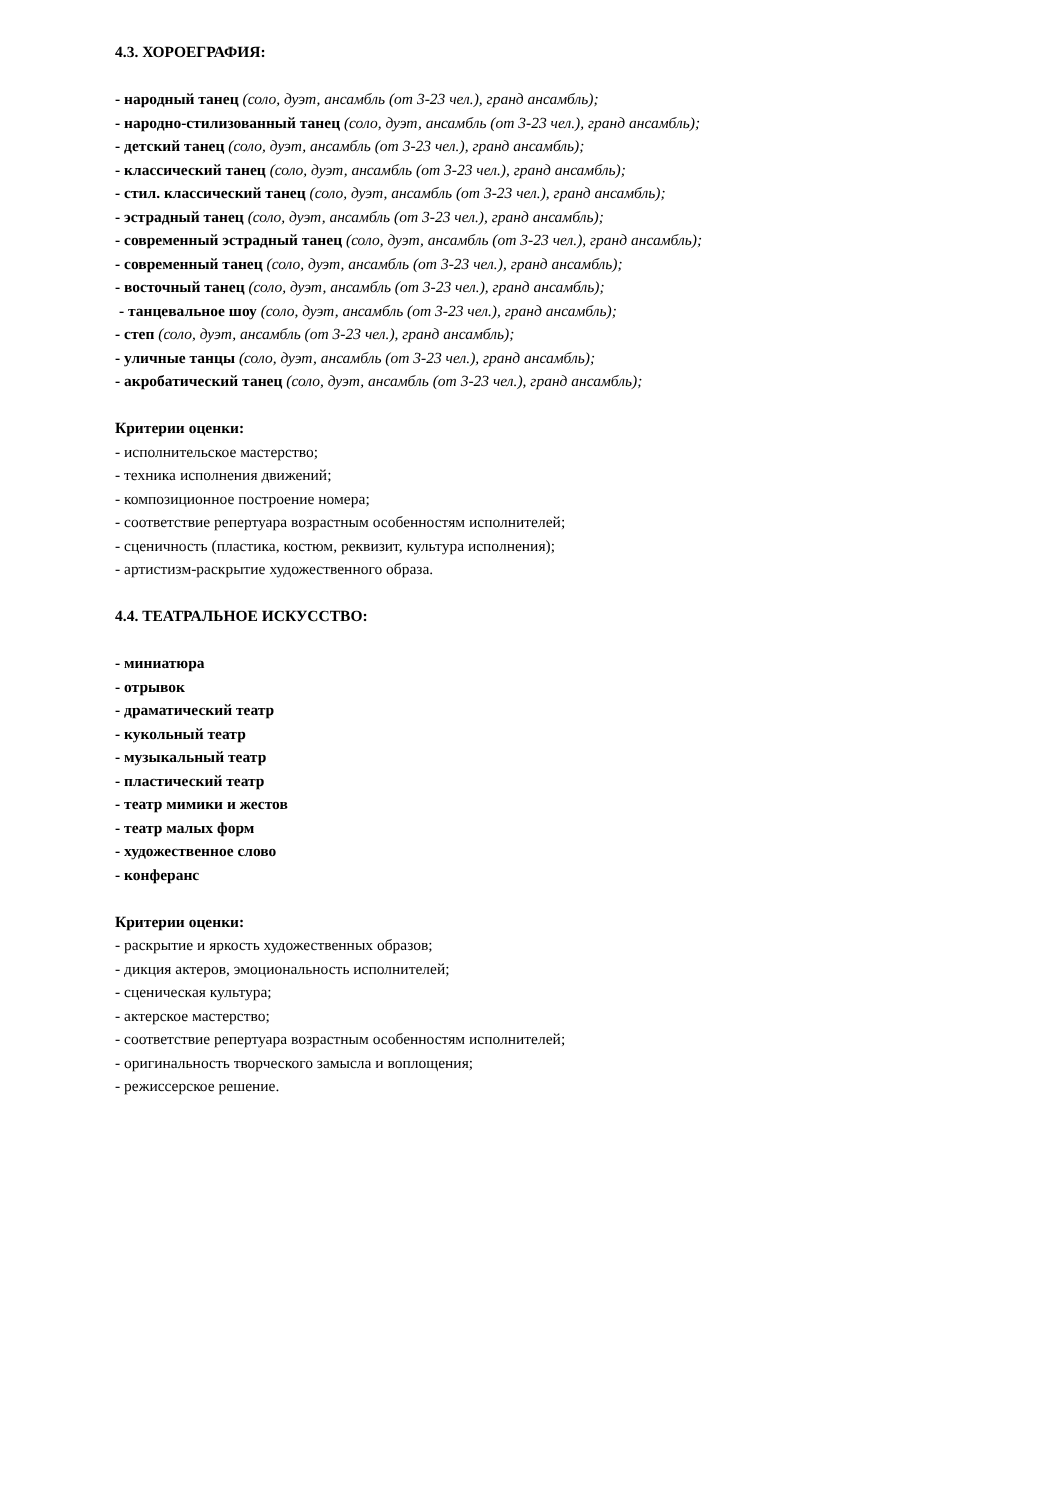4.3. ХОРОЕГРАФИЯ:
- народный танец (соло, дуэт, ансамбль (от 3-23 чел.), гранд ансамбль);
- народно-стилизованный танец (соло, дуэт, ансамбль (от 3-23 чел.), гранд ансамбль);
- детский танец (соло, дуэт, ансамбль (от 3-23 чел.), гранд ансамбль);
- классический танец (соло, дуэт, ансамбль (от 3-23 чел.), гранд ансамбль);
- стил. классический танец (соло, дуэт, ансамбль (от 3-23 чел.), гранд ансамбль);
- эстрадный танец (соло, дуэт, ансамбль (от 3-23 чел.), гранд ансамбль);
- современный эстрадный танец (соло, дуэт, ансамбль (от 3-23 чел.), гранд ансамбль);
- современный танец (соло, дуэт, ансамбль (от 3-23 чел.), гранд ансамбль);
- восточный танец (соло, дуэт, ансамбль (от 3-23 чел.), гранд ансамбль);
- танцевальное шоу (соло, дуэт, ансамбль (от 3-23 чел.), гранд ансамбль);
- степ (соло, дуэт, ансамбль (от 3-23 чел.), гранд ансамбль);
- уличные танцы (соло, дуэт, ансамбль (от 3-23 чел.), гранд ансамбль);
- акробатический танец (соло, дуэт, ансамбль (от 3-23 чел.), гранд ансамбль);
Критерии оценки:
- исполнительское мастерство;
- техника исполнения движений;
- композиционное построение номера;
- соответствие репертуара возрастным особенностям исполнителей;
- сценичность (пластика, костюм, реквизит, культура исполнения);
- артистизм-раскрытие художественного образа.
4.4. ТЕАТРАЛЬНОЕ ИСКУССТВО:
- миниатюра
- отрывок
- драматический театр
- кукольный театр
- музыкальный театр
- пластический театр
- театр мимики и жестов
- театр малых форм
- художественное слово
- конферанс
Критерии оценки:
- раскрытие и яркость художественных образов;
- дикция актеров, эмоциональность исполнителей;
- сценическая культура;
- актерское мастерство;
- соответствие репертуара возрастным особенностям исполнителей;
- оригинальность творческого замысла и воплощения;
- режиссерское решение.